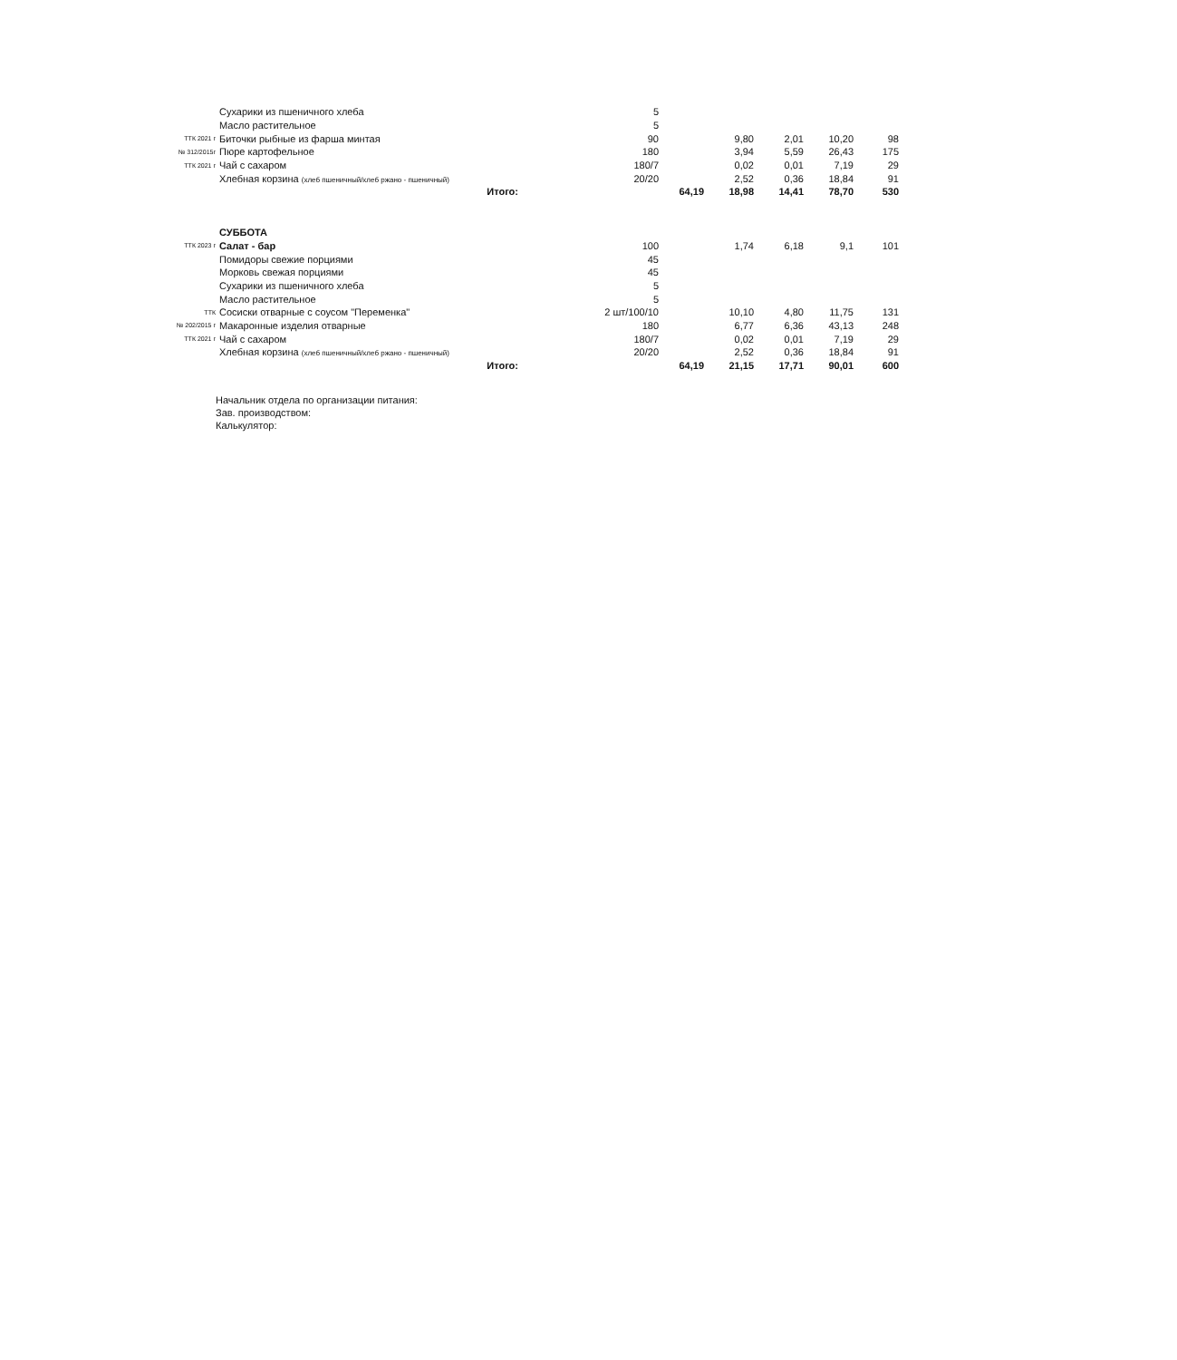| | Сухарики из пшеничного хлеба | 5 | | | | | |
| | Масло растительное | 5 | | | | | |
| ТТК 2021 г | Биточки рыбные из фарша минтая | 90 | | 9,80 | 2,01 | 10,20 | 98 |
| № 312/2015г | Пюре картофельное | 180 | | 3,94 | 5,59 | 26,43 | 175 |
| ТТК 2021 г | Чай с сахаром | 180/7 | | 0,02 | 0,01 | 7,19 | 29 |
| | Хлебная корзина (хлеб пшеничный/хлеб ржано - пшеничный) | 20/20 | | 2,52 | 0,36 | 18,84 | 91 |
| | Итого: | | 64,19 | 18,98 | 14,41 | 78,70 | 530 |
| | СУББОТА | | | | | | |
| ТТК 2023 г | Салат - бар | 100 | | 1,74 | 6,18 | 9,1 | 101 |
| | Помидоры свежие порциями | 45 | | | | | |
| | Морковь свежая порциями | 45 | | | | | |
| | Сухарики из пшеничного хлеба | 5 | | | | | |
| | Масло растительное | 5 | | | | | |
| ТТК | Сосиски отварные с соусом "Переменка" | 2 шт/100/10 | | 10,10 | 4,80 | 11,75 | 131 |
| № 202/2015 г | Макаронные изделия отварные | 180 | | 6,77 | 6,36 | 43,13 | 248 |
| ТТК 2021 г | Чай с сахаром | 180/7 | | 0,02 | 0,01 | 7,19 | 29 |
| | Хлебная корзина (хлеб пшеничный/хлеб ржано - пшеничный) | 20/20 | | 2,52 | 0,36 | 18,84 | 91 |
| | Итого: | | 64,19 | 21,15 | 17,71 | 90,01 | 600 |
Начальник отдела по организации питания:
Зав. производством:
Калькулятор: